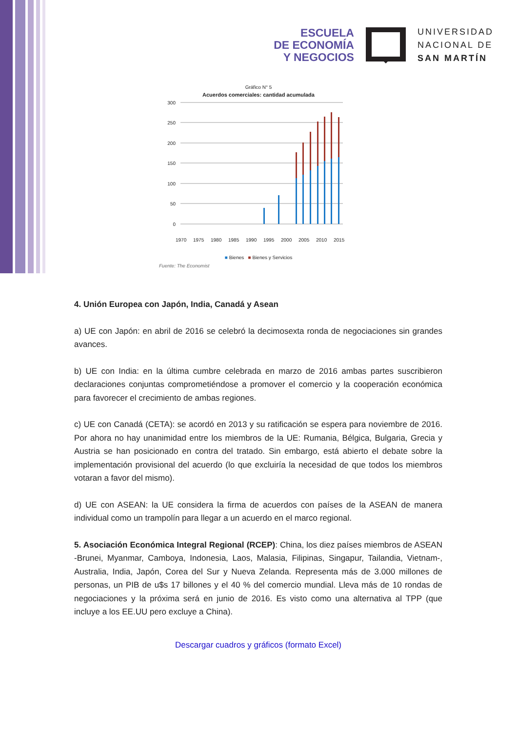ESCUELA
DE ECONOMÍA
Y NEGOCIOS
UNIVERSIDAD
NACIONAL DE
SAN MARTÍN
Gráfico N° 5
Acuerdos comerciales: cantidad acumulada
300
250
200
150
100
50
0
1970
1975
1980
1985
1990
1995
2000
2005
2010
2015
■ Bienes ■ Bienes y Servicios
Fuente: The Economist
4. Unión Europea con Japón, India, Canadá y Asean
a) UE con Japón: en abril de 2016 se celebró la decimosexta ronda de negociaciones sin grandes avances.
b) UE con India: en la última cumbre celebrada en marzo de 2016 ambas partes suscribieron declaraciones conjuntas comprometiéndose a promover el comercio y la cooperación económica para favorecer el crecimiento de ambas regiones.
c) UE con Canadá (CETA): se acordó en 2013 y su ratificación se espera para noviembre de 2016. Por ahora no hay unanimidad entre los miembros de la UE: Rumania, Bélgica, Bulgaria, Grecia y Austria se han posicionado en contra del tratado. Sin embargo, está abierto el debate sobre la implementación provisional del acuerdo (lo que excluiría la necesidad de que todos los miembros votaran a favor del mismo).
d) UE con ASEAN: la UE considera la firma de acuerdos con países de la ASEAN de manera individual como un trampolín para llegar a un acuerdo en el marco regional.
5. Asociación Económica Integral Regional (RCEP): China, los diez países miembros de ASEAN -Brunei, Myanmar, Camboya, Indonesia, Laos, Malasia, Filipinas, Singapur, Tailandia, Vietnam-, Australia, India, Japón, Corea del Sur y Nueva Zelanda. Representa más de 3.000 millones de personas, un PIB de u$s 17 billones y el 40 % del comercio mundial. Lleva más de 10 rondas de negociaciones y la próxima será en junio de 2016. Es visto como una alternativa al TPP (que incluye a los EE.UU pero excluye a China).
Descargar cuadros y gráficos (formato Excel)